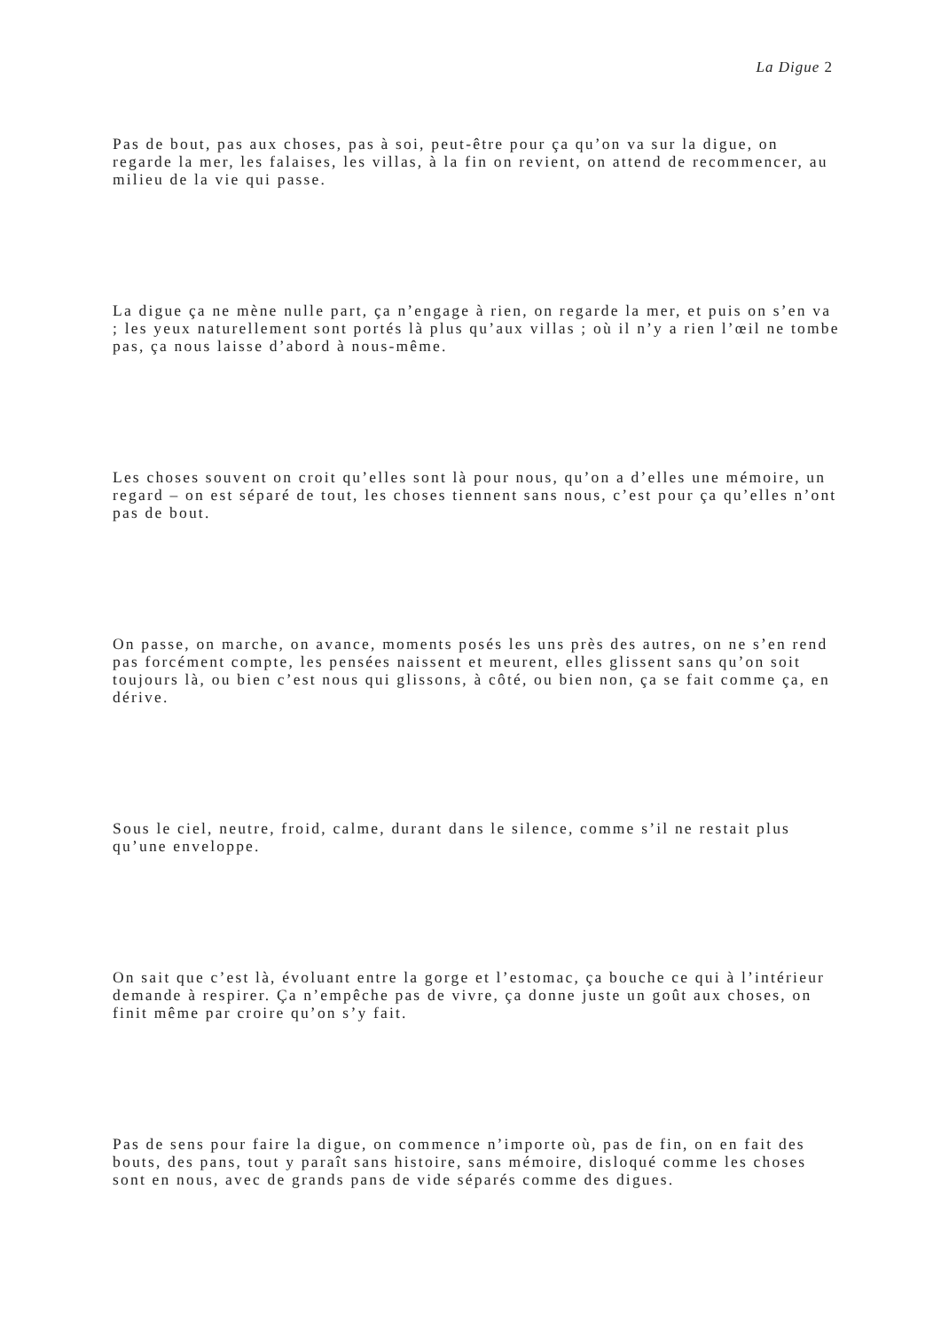La Digue 2
Pas de bout, pas aux choses, pas à soi, peut-être pour ça qu’on va sur la digue, on regarde la mer, les falaises, les villas, à la fin on revient, on attend de recommencer, au milieu de la vie qui passe.
La digue ça ne mène nulle part, ça n’engage à rien, on regarde la mer, et puis on s’en va ; les yeux naturellement sont portés là plus qu’aux villas ; où il n’y a rien l’œil ne tombe pas, ça nous laisse d’abord à nous-même.
Les choses souvent on croit qu’elles sont là pour nous, qu’on a d’elles une mémoire, un regard – on est séparé de tout, les choses tiennent sans nous, c’est pour ça qu’elles n’ont pas de bout.
On passe, on marche, on avance, moments posés les uns près des autres, on ne s’en rend pas forcément compte, les pensées naissent et meurent, elles glissent sans qu’on soit toujours là, ou bien c’est nous qui glissons, à côté, ou bien non, ça se fait comme ça, en dérive.
Sous le ciel, neutre, froid, calme, durant dans le silence, comme s’il ne restait plus qu’une enveloppe.
On sait que c’est là, évoluant entre la gorge et l’estomac, ça bouche ce qui à l’intérieur demande à respirer. Ça n’empêche pas de vivre, ça donne juste un goût aux choses, on finit même par croire qu’on s’y fait.
Pas de sens pour faire la digue, on commence n’importe où, pas de fin, on en fait des bouts, des pans, tout y paraît sans histoire, sans mémoire, disloqué comme les choses sont en nous, avec de grands pans de vide séparés comme des digues.